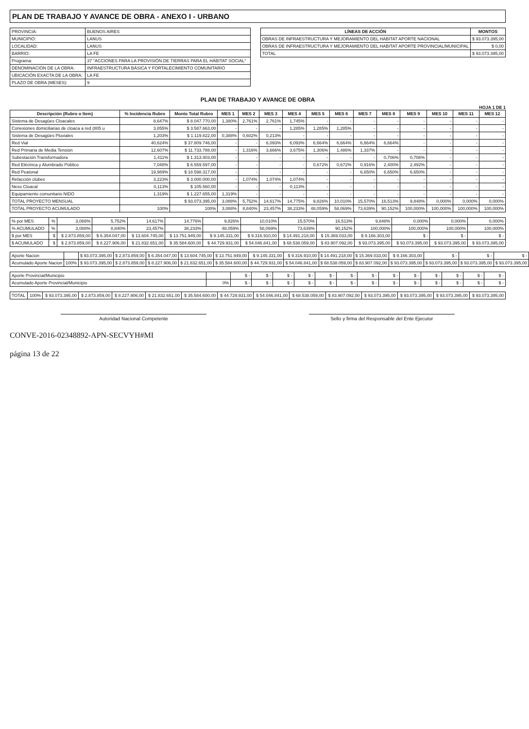PLAN DE TRABAJO Y AVANCE DE OBRA - ANEXO I - URBANO
| PROVINCIA: | BUENOS AIRES |
| MUNICIPIO: | LANUS |
| LOCALIDAD: | LANUS |
| BARRIO: | LA FE |
| Programa: | 37 "ACCIONES PARA LA PROVISIÓN DE TIERRAS PARA EL HÁBITAT SOCIAL" |
| DENOMINACIÓN DE LA OBRA: | INFRAESTRUCTURA BÁSICA Y FORTALECIMIENTO COMUNITARIO |
| UBICACIÓN EXACTA DE LA OBRA: | LA FE |
| PLAZO DE OBRA (MESES): | 9 |
| LÍNEAS DE ACCIÓN | MONTOS |
| --- | --- |
| OBRAS DE INFRAESTRUCTURA Y MEJORAMIENTO DEL HABITAT APORTE NACIONAL | $ 93.073.395,00 |
| OBRAS DE INFRAESTRUCTURA Y MEJORAMIENTO DEL HABITAT APORTE PROVINCIAL/MUNICIPAL | $ 0,00 |
| TOTAL | $ 93.073.395,00 |
PLAN DE TRABAJO Y AVANCE DE OBRA
HOJA 1 DE 1
| Descripción (Rubro o Item) | % Incidencia Rubro | Monto Total Rubro | MES 1 | MES 2 | MES 3 | MES 4 | MES 5 | MES 6 | MES 7 | MES 8 | MES 9 | MES 10 | MES 11 | MES 12 |
| --- | --- | --- | --- | --- | --- | --- | --- | --- | --- | --- | --- | --- | --- | --- |
| Sistema de Desagües Cloacales | 8,647% | $ 8.047.770,00 | 1,380% | 2,761% | 2,761% | 1,745% | - | - | - | - | - | - | - | - |
| Conexiones domiciliarias de cloaca a red (805 u | 3,855% | $ 3.587.663,00 | - | - | - | 1,285% | 1,285% | 1,285% | - | - | - | - | - | - |
| Sistema de Desagües Pluviales | 1,203% | $ 1.119.822,00 | 0,388% | 0,602% | 0,213% | - | - | - | - | - | - | - | - | - |
| Red Vial | 40,624% | $ 37.809.746,00 | - | - | 6,093% | 6,093% | 6,664% | 6,664% | 6,664% | 6,664% | - | - | - | - |
| Red Primaria de Media Tensión | 12,607% | $ 11.733.788,00 | - | 1,316% | 3,666% | 3,675% | 1,306% | 1,486% | 1,337% | - | - | - | - | - |
| Subestación Transformadora | 1,411% | $ 1.313.403,00 | - | - | - | - | - | - | - | 0,706% | 0,706% | - | - | - |
| Red Eléctrica y Alumbrado Público | 7,048% | $ 6.559.597,00 | - | - | - | - | 0,672% | 0,672% | 0,916% | 2,400% | 2,492% | - | - | - |
| Red Peatonal | 19,989% | $ 18.598.317,00 | - | - | - | - | - | - | 6,650% | 6,650% | 6,650% | - | - | - |
| Refacción clubes | 3,223% | $ 3.000.000,00 | - | 1,074% | 1,074% | 1,074% | - | - | - | - | - | - | - | - |
| Nexo Cloacal | 0,113% | $ 105.560,00 | - | - | - | 0,113% | - | - | - | - | - | - | - | - |
| Equipamiento comunitario NIDO | 1,319% | $ 1.227.655,00 | 1,319% | - | - | - | - | - | - | - | - | - | - | - |
| TOTAL PROYECTO MENSUAL | | $ 93.073.395,00 | 3,088% | 5,752% | 14,617% | 14,775% | 9,826% | 10,010% | 15,570% | 16,513% | 9,848% | 0,000% | 0,000% | 0,000% |
| TOTAL PROYECTO ACUMULADO | 100% | 100% | 3,088% | 8,840% | 23,457% | 38,233% | 48,059% | 58,069% | 73,639% | 90,152% | 100,000% | 100,000% | 100,000% | 100,000% |
| % por MES | % | 3,088% | 5,752% | 14,617% | 14,776% | 9,826% | 10,010% | 15,570% | 16,513% | 9,848% | 0,000% | 0,000% | 0,000% |
| % ACUMULADO | % | 3,088% | 8,840% | 23,457% | 38,233% | 48,059% | 58,069% | 73,639% | 90,152% | 100,000% | 100,000% | 100,000% | 100,000% |
| $ por MES | $ | $ 2.873.859,00 | $ 6.354.047,00 | $ 13.604.745,00 | $ 13.751.949,00 | $ 9.145.331,00 | $ 9.316.910,00 | $ 14.491.218,00 | $ 15.369.033,00 | $ 9.166.303,00 | $ - | $ - | $ - |
| $ ACUMULADO | $ | $ 2.873.859,00 | $ 8.227.906,00 | $ 21.832.651,00 | $ 35.584.600,00 | $ 44.729.931,00 | $ 54.046.841,00 | $ 68.538.059,00 | $ 83.907.092,00 | $ 93.073.395,00 | $ 93.073.395,00 | $ 93.073.395,00 | $ 93.073.395,00 |
| Aporte Nacion | | $ 93.073.395,00 | $ 2.873.859,00 | $ 6.354.047,00 | $ 13.604.745,00 | $ 13.751.949,00 | $ 9.145.331,00 | $ 9.316.910,00 | $ 14.491.218,00 | $ 15.369.033,00 | $ 9.166.303,00 | $ - | $ - | $ - |
| Acumulado Aporte Nacion | 100% | $ 93.073.395,00 | $ 2.873.859,00 | $ 8.227.906,00 | $ 21.832.651,00 | $ 35.584.600,00 | $ 44.729.931,00 | $ 54.046.841,00 | $ 68.538.059,00 | $ 83.907.092,00 | $ 93.073.395,00 | $ 93.073.395,00 | $ 93.073.395,00 | $ 93.073.395,00 |
| Aporte Provincial/Municipio | | $ - | $ - | $ - | $ - | $ - | $ - | $ - | $ - | $ - | $ - | $ - | $ - | $ - |
| Acumulado Aporte Provincial/Municipio | 0% | $ - | $ - | $ - | $ - | $ - | $ - | $ - | $ - | $ - | $ - | $ - | $ - | $ - |
| TOTAL | 100% | $ 93.073.395,00 | $ 2.873.859,00 | $ 8.227.906,00 | $ 21.832.651,00 | $ 35.584.600,00 | $ 44.729.931,00 | $ 54.046.841,00 | $ 68.538.059,00 | $ 83.907.092,00 | $ 93.073.395,00 | $ 93.073.395,00 | $ 93.073.395,00 | $ 93.073.395,00 |
Autoridad Nacional Competente Sello y firma del Responsable del Ente Ejecutor
CONVE-2016-02348892-APN-SECVYH#MI
página 13 de 22